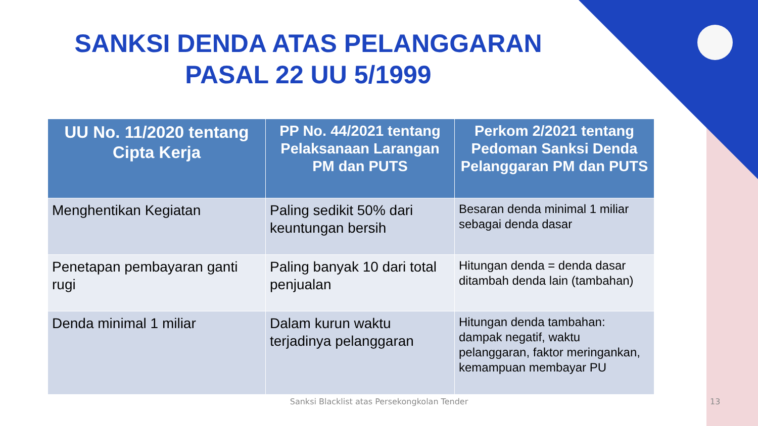SANKSI DENDA ATAS PELANGGARAN
PASAL 22 UU 5/1999
| UU No. 11/2020 tentang Cipta Kerja | PP No. 44/2021 tentang Pelaksanaan Larangan PM dan PUTS | Perkom 2/2021 tentang Pedoman Sanksi Denda Pelanggaran PM dan PUTS |
| --- | --- | --- |
| Menghentikan Kegiatan | Paling sedikit 50% dari keuntungan bersih | Besaran denda minimal 1 miliar sebagai denda dasar |
| Penetapan pembayaran ganti rugi | Paling banyak 10 dari total penjualan | Hitungan denda = denda dasar ditambah denda lain (tambahan) |
| Denda minimal 1 miliar | Dalam kurun waktu terjadinya pelanggaran | Hitungan denda tambahan: dampak negatif, waktu pelanggaran, faktor meringankan, kemampuan membayar PU |
Sanksi Blacklist atas Persekongkolan Tender 13